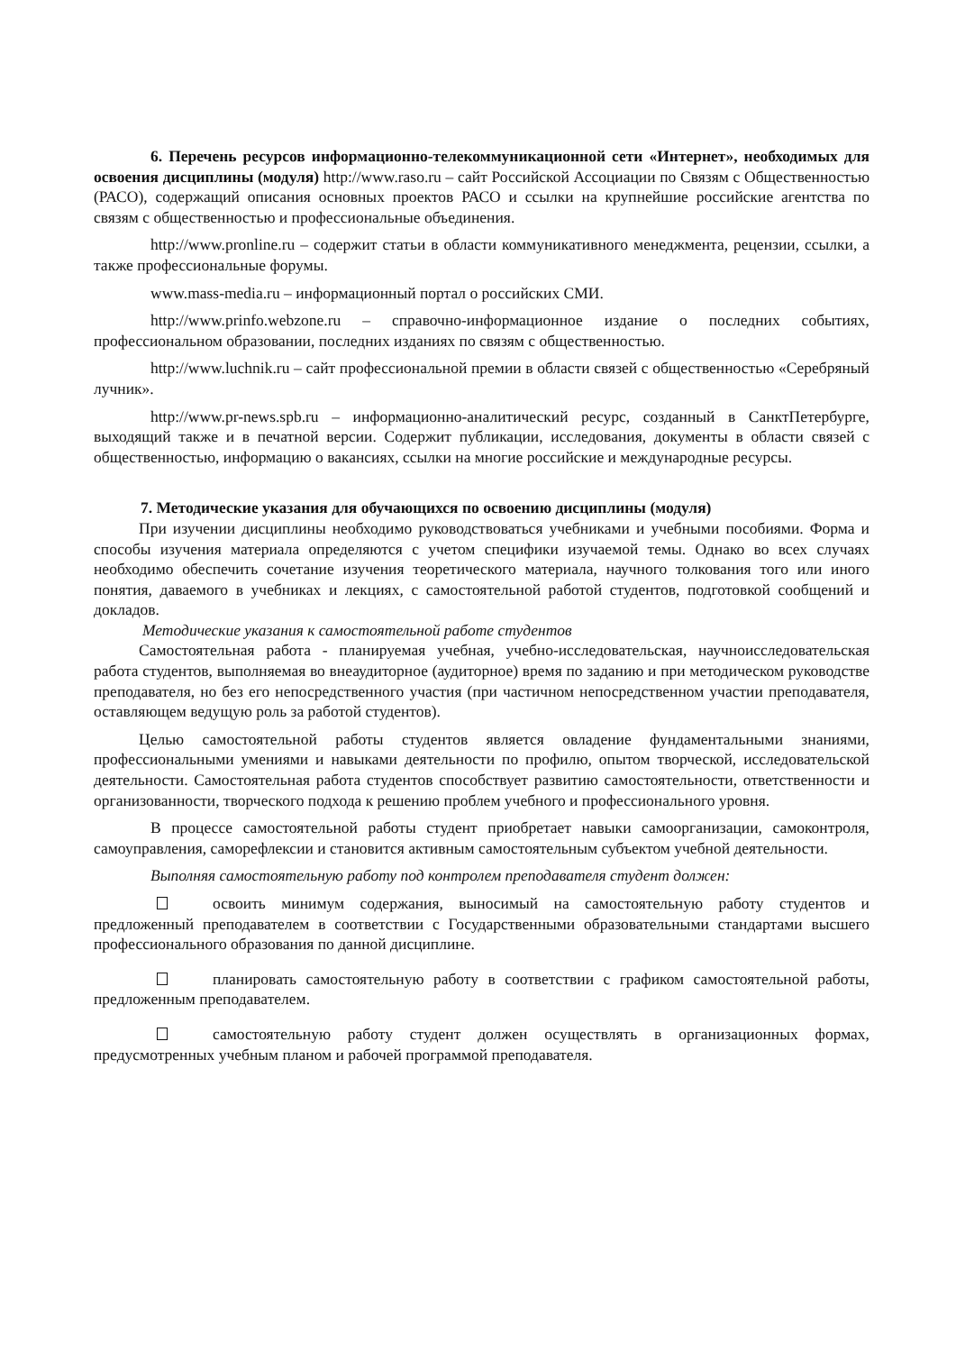6. Перечень ресурсов информационно-телекоммуникационной сети «Интернет», необходимых для освоения дисциплины (модуля) http://www.raso.ru – сайт Российской Ассоциации по Связям с Общественностью (РАСО), содержащий описания основных проектов РАСО и ссылки на крупнейшие российские агентства по связям с общественностью и профессиональные объединения.
http://www.pronline.ru – содержит статьи в области коммуникативного менеджмента, рецензии, ссылки, а также профессиональные форумы.
www.mass-media.ru – информационный портал о российских СМИ.
http://www.prinfo.webzone.ru – справочно-информационное издание о последних событиях, профессиональном образовании, последних изданиях по связям с общественностью.
http://www.luchnik.ru – сайт профессиональной премии в области связей с общественностью «Серебряный лучник».
http://www.pr-news.spb.ru – информационно-аналитический ресурс, созданный в СанктПетербурге, выходящий также и в печатной версии. Содержит публикации, исследования, документы в области связей с общественностью, информацию о вакансиях, ссылки на многие российские и международные ресурсы.
7. Методические указания для обучающихся по освоению дисциплины (модуля)
При изучении дисциплины необходимо руководствоваться учебниками и учебными пособиями. Форма и способы изучения материала определяются с учетом специфики изучаемой темы. Однако во всех случаях необходимо обеспечить сочетание изучения теоретического материала, научного толкования того или иного понятия, даваемого в учебниках и лекциях, с самостоятельной работой студентов, подготовкой сообщений и докладов.
Методические указания к самостоятельной работе студентов
Самостоятельная работа - планируемая учебная, учебно-исследовательская, научноисследовательская работа студентов, выполняемая во внеаудиторное (аудиторное) время по заданию и при методическом руководстве преподавателя, но без его непосредственного участия (при частичном непосредственном участии преподавателя, оставляющем ведущую роль за работой студентов).
Целью самостоятельной работы студентов является овладение фундаментальными знаниями, профессиональными умениями и навыками деятельности по профилю, опытом творческой, исследовательской деятельности. Самостоятельная работа студентов способствует развитию самостоятельности, ответственности и организованности, творческого подхода к решению проблем учебного и профессионального уровня.
В процессе самостоятельной работы студент приобретает навыки самоорганизации, самоконтроля, самоуправления, саморефлексии и становится активным самостоятельным субъектом учебной деятельности.
Выполняя самостоятельную работу под контролем преподавателя студент должен:
освоить минимум содержания, выносимый на самостоятельную работу студентов и предложенный преподавателем в соответствии с Государственными образовательными стандартами высшего профессионального образования по данной дисциплине.
планировать самостоятельную работу в соответствии с графиком самостоятельной работы, предложенным преподавателем.
самостоятельную работу студент должен осуществлять в организационных формах, предусмотренных учебным планом и рабочей программой преподавателя.